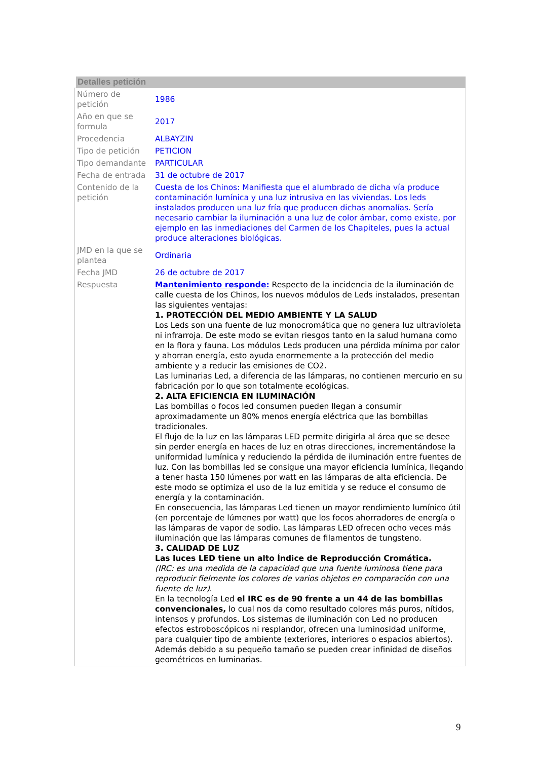Detalles petición
| Número de petición | 1986 |
| Año en que se formula | 2017 |
| Procedencia | ALBAYZIN |
| Tipo de petición | PETICION |
| Tipo demandante | PARTICULAR |
| Fecha de entrada | 31 de octubre de 2017 |
| Contenido de la petición | Cuesta de los Chinos: Manifiesta que el alumbrado de dicha vía produce contaminación lumínica y una luz intrusiva en las viviendas. Los leds instalados producen una luz fría que producen dichas anomalías. Sería necesario cambiar la iluminación a una luz de color ámbar, como existe, por ejemplo en las inmediaciones del Carmen de los Chapiteles, pues la actual produce alteraciones biológicas. |
| JMD en la que se plantea | Ordinaria |
| Fecha JMD | 26 de octubre de 2017 |
| Respuesta | Mantenimiento responde: Respecto de la incidencia de la iluminación de calle cuesta de los Chinos, los nuevos módulos de Leds instalados, presentan las siguientes ventajas: 1. PROTECCIÓN DEL MEDIO AMBIENTE Y LA SALUD Los Leds son una fuente de luz monocromática que no genera luz ultravioleta ni infrarroja. De este modo se evitan riesgos tanto en la salud humana como en la flora y fauna. Los módulos Leds producen una pérdida mínima por calor y ahorran energía, esto ayuda enormemente a la protección del medio ambiente y a reducir las emisiones de CO2. Las luminarias Led, a diferencia de las lámparas, no contienen mercurio en su fabricación por lo que son totalmente ecológicas. 2. ALTA EFICIENCIA EN ILUMINACIÓN Las bombillas o focos led consumen pueden llegan a consumir aproximadamente un 80% menos energía eléctrica que las bombillas tradicionales. El flujo de la luz en las lámparas LED permite dirigirla al área que se desee sin perder energía en haces de luz en otras direcciones, incrementándose la uniformidad lumínica y reduciendo la pérdida de iluminación entre fuentes de luz. Con las bombillas led se consigue una mayor eficiencia lumínica, llegando a tener hasta 150 lúmenes por watt en las lámparas de alta eficiencia. De este modo se optimiza el uso de la luz emitida y se reduce el consumo de energía y la contaminación. En consecuencia, las lámparas Led tienen un mayor rendimiento lumínico útil (en porcentaje de lúmenes por watt) que los focos ahorradores de energía o las lámparas de vapor de sodio. Las lámparas LED ofrecen ocho veces más iluminación que las lámparas comunes de filamentos de tungsteno. 3. CALIDAD DE LUZ Las luces LED tiene un alto Índice de Reproducción Cromática. (IRC: es una medida de la capacidad que una fuente luminosa tiene para reproducir fielmente los colores de varios objetos en comparación con una fuente de luz) . En la tecnología Led el IRC es de 90 frente a un 44 de las bombillas convencionales, lo cual nos da como resultado colores más puros, nítidos, intensos y profundos. Los sistemas de iluminación con Led no producen efectos estroboscópicos ni resplandor, ofrecen una luminosidad uniforme, para cualquier tipo de ambiente (exteriores, interiores o espacios abiertos). Además debido a su pequeño tamaño se pueden crear infinidad de diseños geométricos en luminarias. |
9